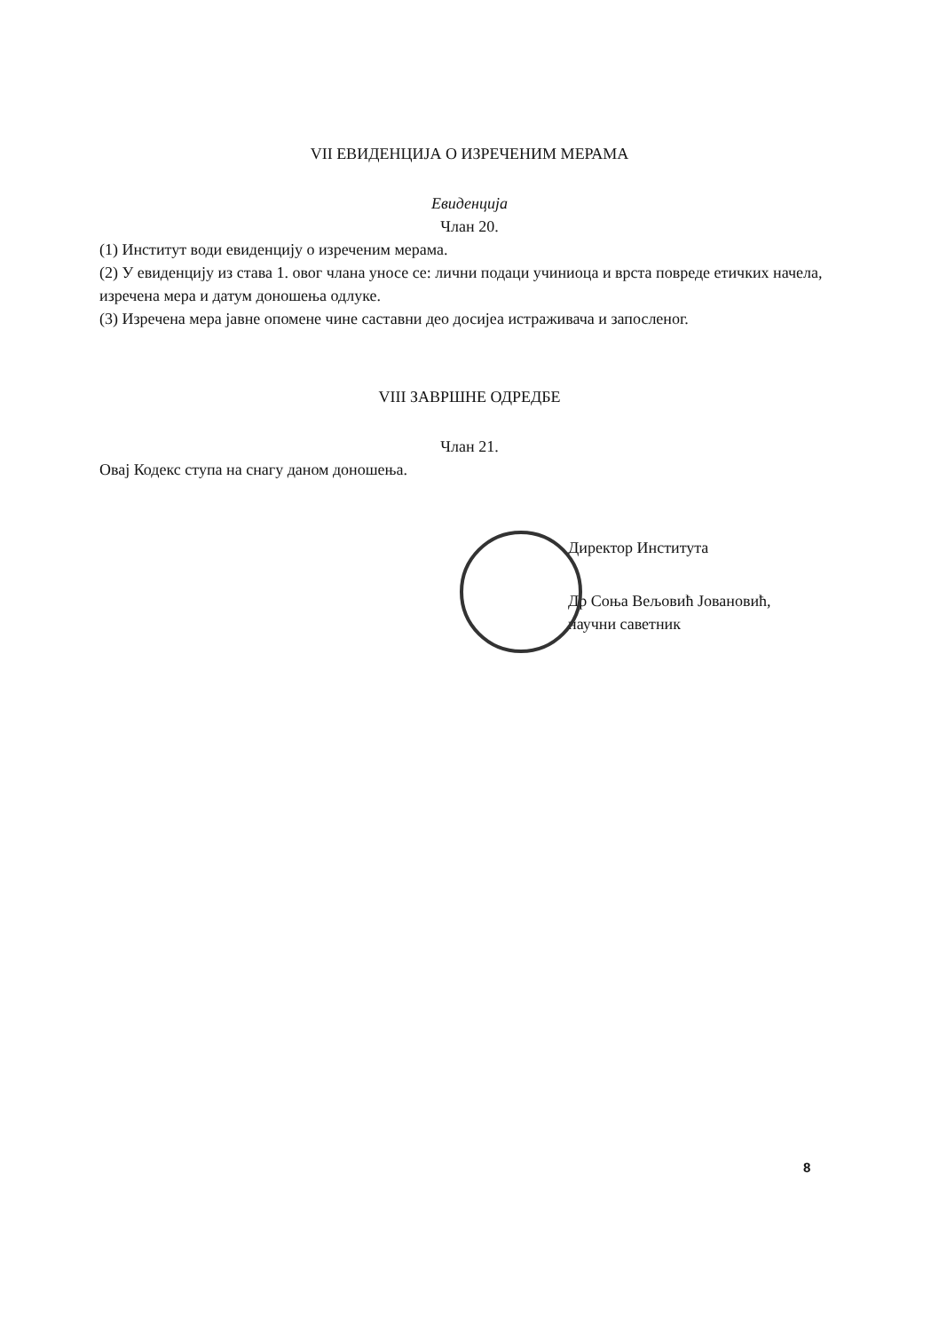VII ЕВИДЕНЦИЈА О ИЗРЕЧЕНИМ МЕРАМА
Евиденција
Члан 20.
(1) Институт води евиденцију о изреченим мерама.
(2) У евиденцију из става 1. овог члана уносе се: лични подаци учиниоца и врста повреде етичких начела, изречена мера и датум доношења одлуке.
(3) Изречена мера јавне опомене чине саставни део досијеа истраживача и запосленог.
VIII ЗАВРШНЕ ОДРЕДБЕ
Члан 21.
Овај Кодекс ступа на снагу даном доношења.
Директор Института
Др Соња Вељовић Јовановић,
научни саветник
8